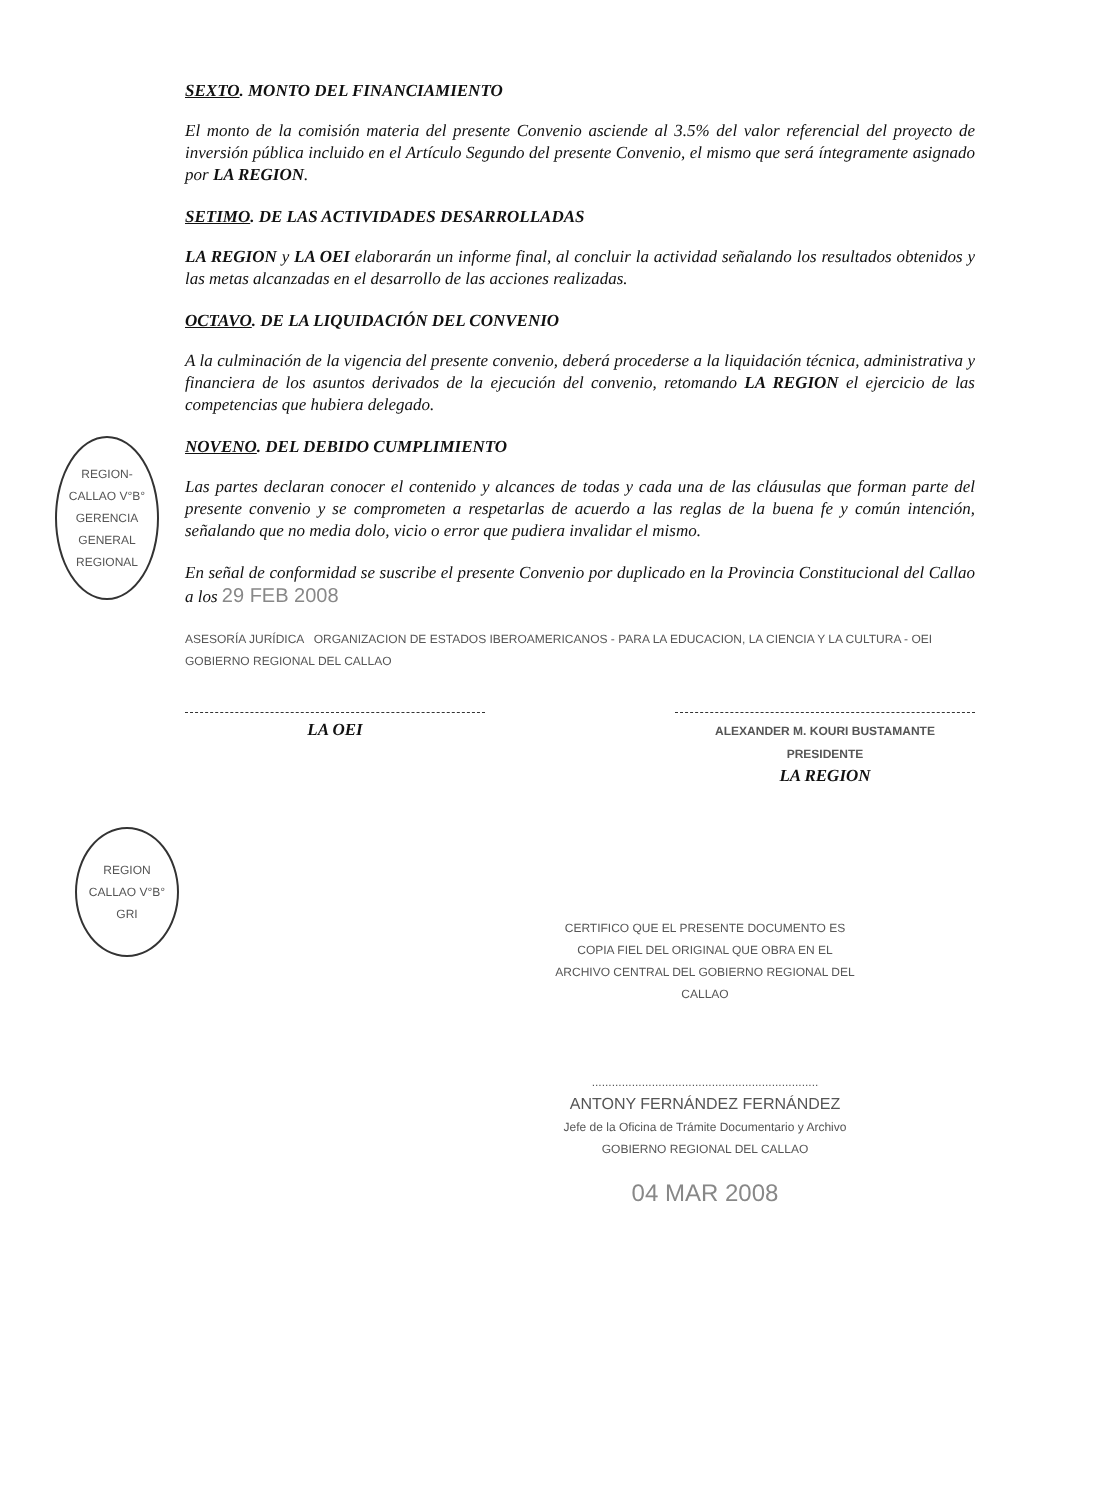SEXTO. MONTO DEL FINANCIAMIENTO
El monto de la comisión materia del presente Convenio asciende al 3.5% del valor referencial del proyecto de inversión pública incluido en el Artículo Segundo del presente Convenio, el mismo que será íntegramente asignado por LA REGION.
SETIMO. DE LAS ACTIVIDADES DESARROLLADAS
LA REGION y LA OEI elaborarán un informe final, al concluir la actividad señalando los resultados obtenidos y las metas alcanzadas en el desarrollo de las acciones realizadas.
OCTAVO. DE LA LIQUIDACIÓN DEL CONVENIO
A la culminación de la vigencia del presente convenio, deberá procederse a la liquidación técnica, administrativa y financiera de los asuntos derivados de la ejecución del convenio, retomando LA REGION el ejercicio de las competencias que hubiera delegado.
REGION-CALLAO V°B° GERENCIA GENERAL REGIONAL
NOVENO. DEL DEBIDO CUMPLIMIENTO
Las partes declaran conocer el contenido y alcances de todas y cada una de las cláusulas que forman parte del presente convenio y se comprometen a respetarlas de acuerdo a las reglas de la buena fe y común intención, señalando que no media dolo, vicio o error que pudiera invalidar el mismo.
En señal de conformidad se suscribe el presente Convenio por duplicado en la Provincia Constitucional del Callao a los 29 FEB 2008
ASESORÍA JURÍDICA ORGANIZACION DE ESTADOS IBEROAMERICANOS - PARA LA EDUCACION, LA CIENCIA Y LA CULTURA - OEI GOBIERNO REGIONAL DEL CALLAO
LA OEI
ALEXANDER M. KOURI BUSTAMANTE
PRESIDENTE
LA REGION
REGION CALLAO V°B° GRI
CERTIFICO QUE EL PRESENTE DOCUMENTO ES COPIA FIEL DEL ORIGINAL QUE OBRA EN EL ARCHIVO CENTRAL DEL GOBIERNO REGIONAL DEL CALLAO
....................................................................
ANTONY FERNÁNDEZ FERNÁNDEZ
Jefe de la Oficina de Trámite Documentario y Archivo
GOBIERNO REGIONAL DEL CALLAO
04 MAR 2008